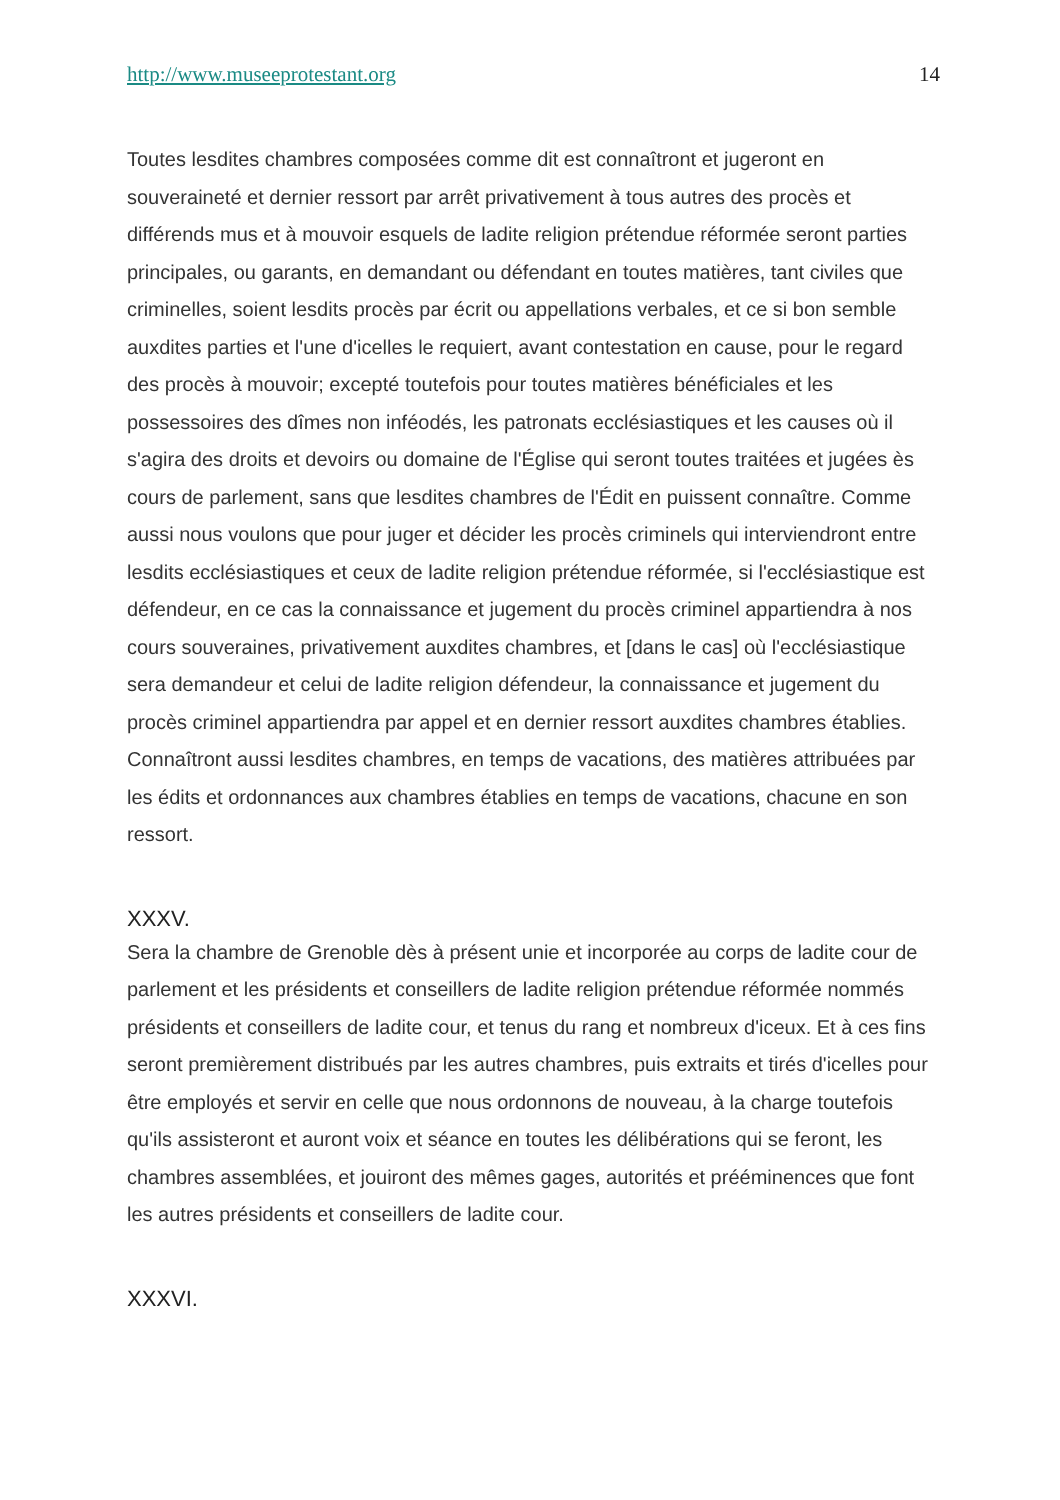http://www.museeprotestant.org 14
Toutes lesdites chambres composées comme dit est connaîtront et jugeront en souveraineté et dernier ressort par arrêt privativement à tous autres des procès et différends mus et à mouvoir esquels de ladite religion prétendue réformée seront parties principales, ou garants, en demandant ou défendant en toutes matières, tant civiles que criminelles, soient lesdits procès par écrit ou appellations verbales, et ce si bon semble auxdites parties et l'une d'icelles le requiert, avant contestation en cause, pour le regard des procès à mouvoir; excepté toutefois pour toutes matières bénéficiales et les possessoires des dîmes non inféodés, les patronats ecclésiastiques et les causes où il s'agira des droits et devoirs ou domaine de l'Église qui seront toutes traitées et jugées ès cours de parlement, sans que lesdites chambres de l'Édit en puissent connaître. Comme aussi nous voulons que pour juger et décider les procès criminels qui interviendront entre lesdits ecclésiastiques et ceux de ladite religion prétendue réformée, si l'ecclésiastique est défendeur, en ce cas la connaissance et jugement du procès criminel appartiendra à nos cours souveraines, privativement auxdites chambres, et [dans le cas] où l'ecclésiastique sera demandeur et celui de ladite religion défendeur, la connaissance et jugement du procès criminel appartiendra par appel et en dernier ressort auxdites chambres établies. Connaîtront aussi lesdites chambres, en temps de vacations, des matières attribuées par les édits et ordonnances aux chambres établies en temps de vacations, chacune en son ressort.
XXXV.
Sera la chambre de Grenoble dès à présent unie et incorporée au corps de ladite cour de parlement et les présidents et conseillers de ladite religion prétendue réformée nommés présidents et conseillers de ladite cour, et tenus du rang et nombreux d'iceux. Et à ces fins seront premièrement distribués par les autres chambres, puis extraits et tirés d'icelles pour être employés et servir en celle que nous ordonnons de nouveau, à la charge toutefois qu'ils assisteront et auront voix et séance en toutes les délibérations qui se feront, les chambres assemblées, et jouiront des mêmes gages, autorités et prééminences que font les autres présidents et conseillers de ladite cour.
XXXVI.